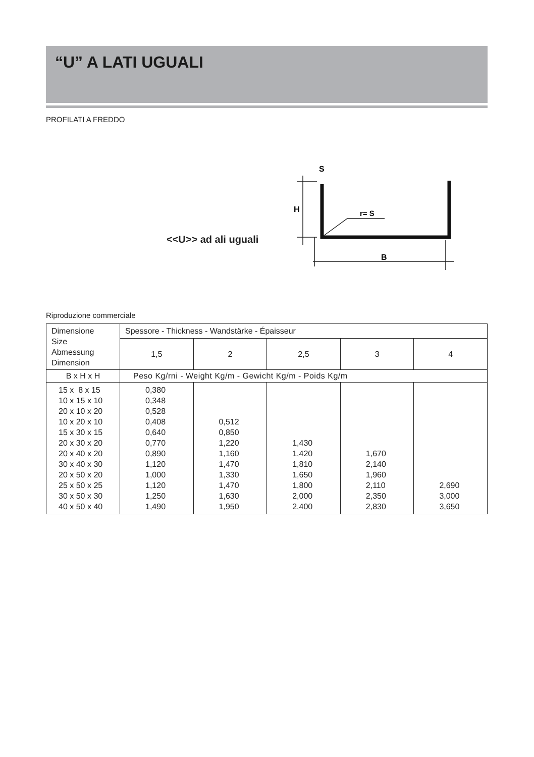“U” A LATI UGUALI
PROFILATI A FREDDO
<<U>> ad ali uguali
S
H
r= S
B
Riproduzione commerciale
| Dimensione Size Abmessung Dimension | Spessore - Thickness - Wandstärke - Épaisseur | | | | |
| | 1,5 | 2 | 2,5 | 3 | 4 |
| B x H x H | Peso Kg/rni - Weight Kg/m - Gewicht Kg/m - Poids Kg/m | | | | |
| 15 x 8 x 15 10 x 15 x 10 20 x 10 x 20 10 x 20 x 10 15 x 30 x 15 20 x 30 x 20 20 x 40 x 20 30 x 40 x 30 20 x 50 x 20 25 x 50 x 25 30 x 50 x 30 40 x 50 x 40 | 0,380 0,348 0,528 0,408 0,640 0,770 0,890 1,120 1,000 1,120 1,250 1,490 | 0,512 0,850 1,220 1,160 1,470 1,330 1,470 1,630 1,950 | 1,430 1,420 1,810 1,650 1,800 2,000 2,400 | 1,670 2,140 1,960 2,110 2,350 2,830 | 2,690 3,000 3,650 |